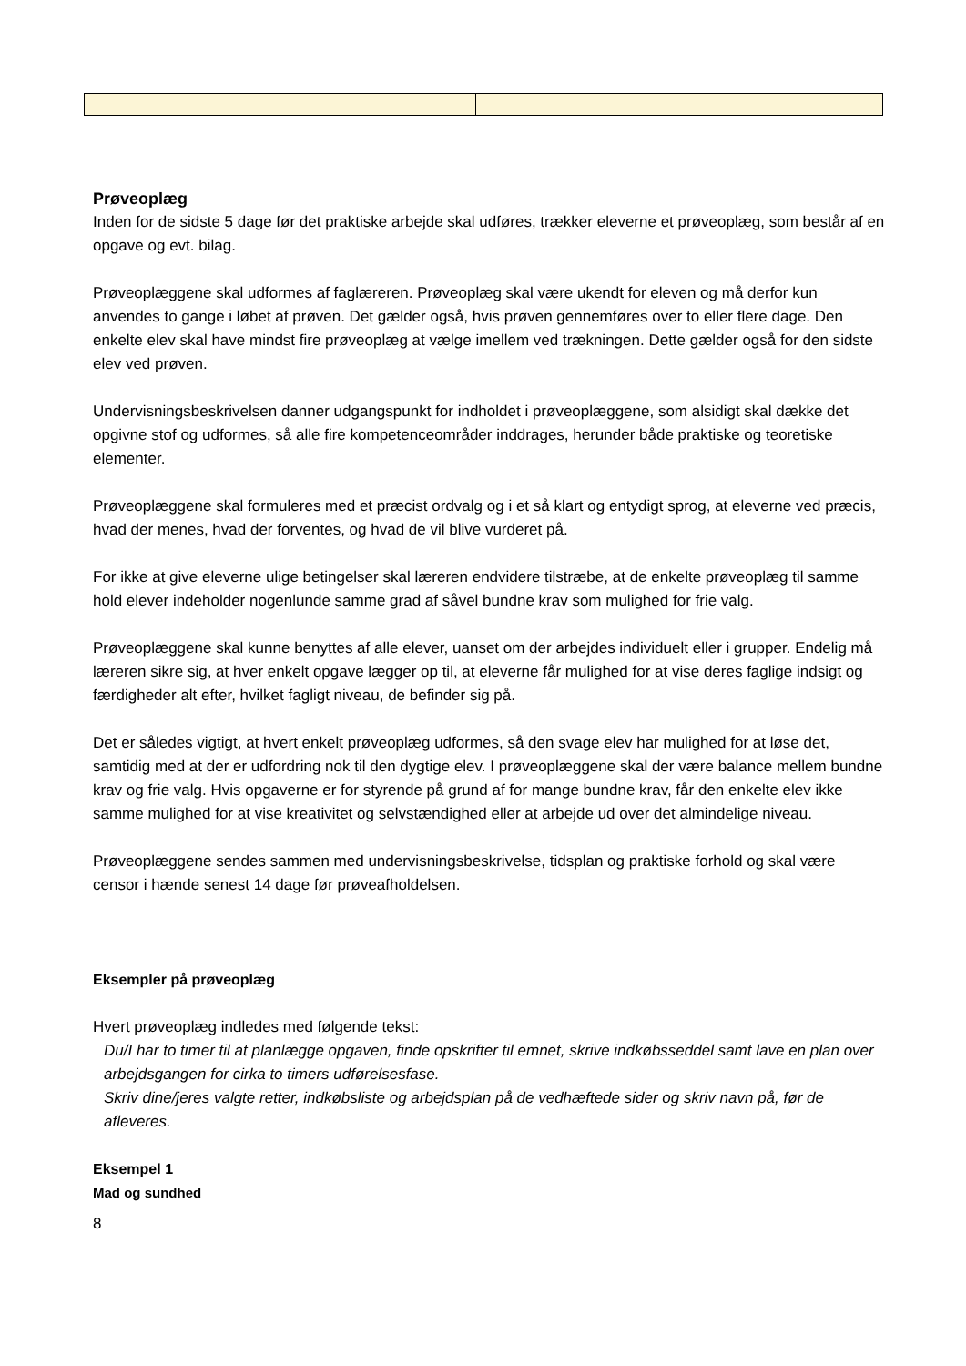Prøveoplæg
Inden for de sidste 5 dage før det praktiske arbejde skal udføres, trækker eleverne et prøveoplæg, som består af en opgave og evt. bilag.
Prøveoplæggene skal udformes af faglæreren. Prøveoplæg skal være ukendt for eleven og må derfor kun anvendes to gange i løbet af prøven. Det gælder også, hvis prøven gennemføres over to eller flere dage. Den enkelte elev skal have mindst fire prøveoplæg at vælge imellem ved trækningen. Dette gælder også for den sidste elev ved prøven.
Undervisningsbeskrivelsen danner udgangspunkt for indholdet i prøveoplæggene, som alsidigt skal dække det opgivne stof og udformes, så alle fire kompetenceområder inddrages, herunder både praktiske og teoretiske elementer.
Prøveoplæggene skal formuleres med et præcist ordvalg og i et så klart og entydigt sprog, at eleverne ved præcis, hvad der menes, hvad der forventes, og hvad de vil blive vurderet på.
For ikke at give eleverne ulige betingelser skal læreren endvidere tilstræbe, at de enkelte prøveoplæg til samme hold elever indeholder nogenlunde samme grad af såvel bundne krav som mulighed for frie valg.
Prøveoplæggene skal kunne benyttes af alle elever, uanset om der arbejdes individuelt eller i grupper. Endelig må læreren sikre sig, at hver enkelt opgave lægger op til, at eleverne får mulighed for at vise deres faglige indsigt og færdigheder alt efter, hvilket fagligt niveau, de befinder sig på.
Det er således vigtigt, at hvert enkelt prøveoplæg udformes, så den svage elev har mulighed for at løse det, samtidig med at der er udfordring nok til den dygtige elev. I prøveoplæggene skal der være balance mellem bundne krav og frie valg. Hvis opgaverne er for styrende på grund af for mange bundne krav, får den enkelte elev ikke samme mulighed for at vise kreativitet og selvstændighed eller at arbejde ud over det almindelige niveau.
Prøveoplæggene sendes sammen med undervisningsbeskrivelse, tidsplan og praktiske forhold og skal være censor i hænde senest 14 dage før prøveafholdelsen.
Eksempler på prøveoplæg
Hvert prøveoplæg indledes med følgende tekst:
Du/I har to timer til at planlægge opgaven, finde opskrifter til emnet, skrive indkøbsseddel samt lave en plan over arbejdsgangen for cirka to timers udførelsesfase.
Skriv dine/jeres valgte retter, indkøbsliste og arbejdsplan på de vedhæftede sider og skriv navn på, før de afleveres.
Eksempel 1
Mad og sundhed
8